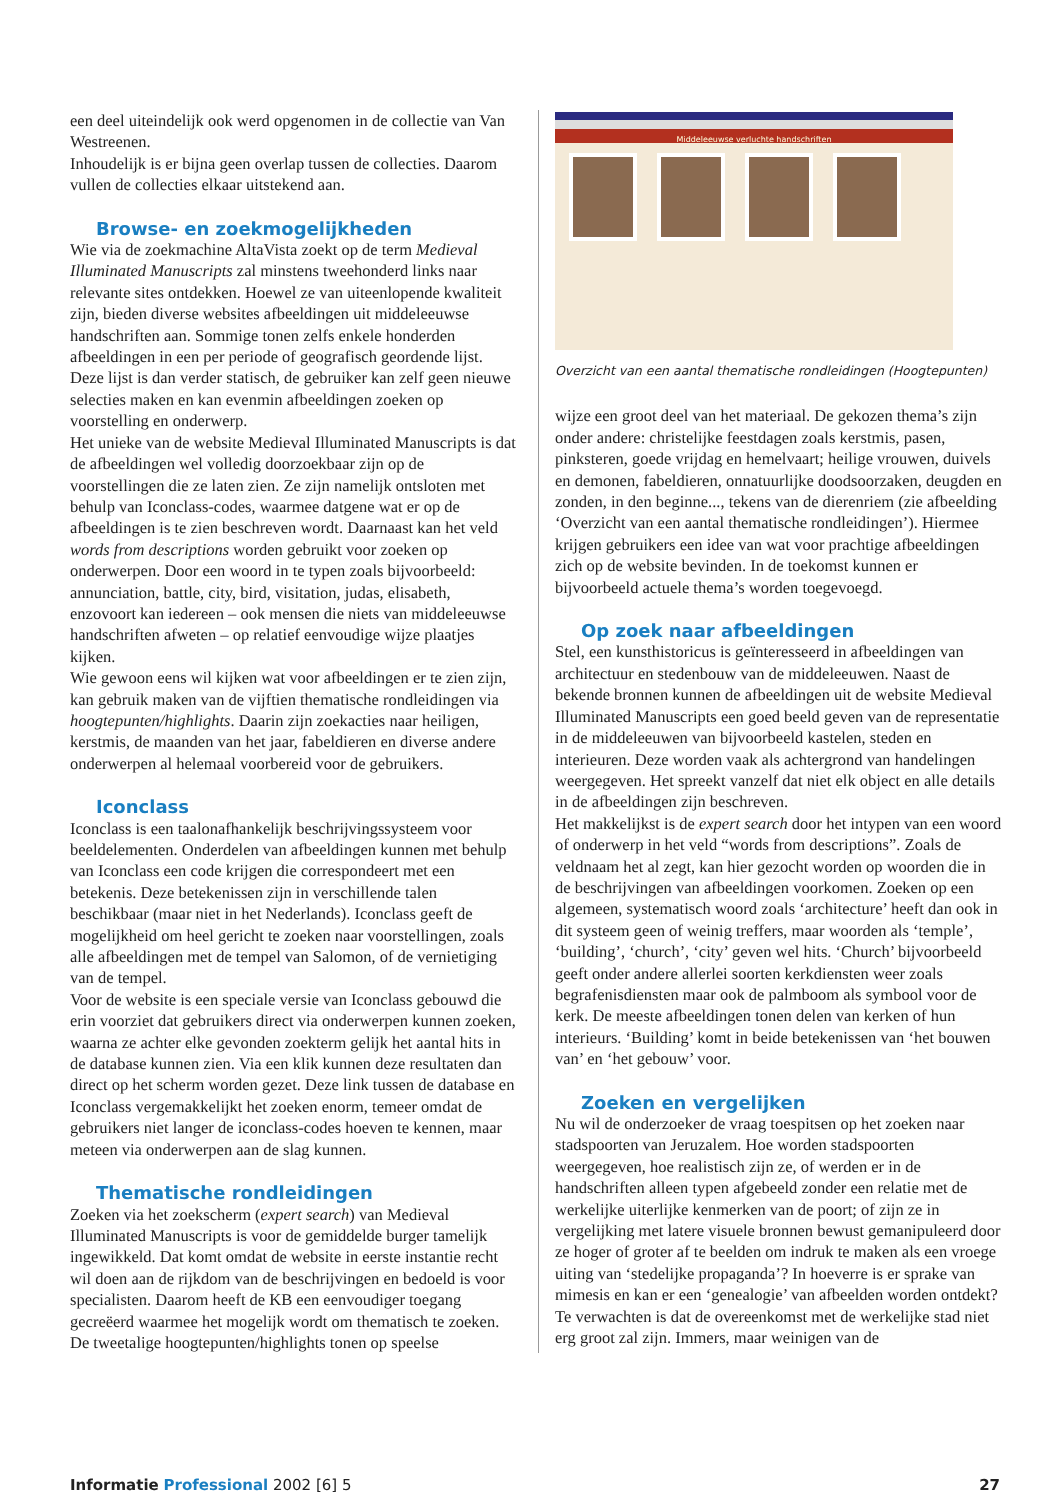een deel uiteindelijk ook werd opgenomen in de collectie van Van Westreenen.
Inhoudelijk is er bijna geen overlap tussen de collecties. Daarom vullen de collecties elkaar uitstekend aan.
Browse- en zoekmogelijkheden
Wie via de zoekmachine AltaVista zoekt op de term Medieval Illuminated Manuscripts zal minstens tweehonderd links naar relevante sites ontdekken. Hoewel ze van uiteenlopende kwaliteit zijn, bieden diverse websites afbeeldingen uit middeleeuwse handschriften aan. Sommige tonen zelfs enkele honderden afbeeldingen in een per periode of geografisch geordende lijst. Deze lijst is dan verder statisch, de gebruiker kan zelf geen nieuwe selecties maken en kan evenmin afbeeldingen zoeken op voorstelling en onderwerp.
Het unieke van de website Medieval Illuminated Manuscripts is dat de afbeeldingen wel volledig doorzoekbaar zijn op de voorstellingen die ze laten zien. Ze zijn namelijk ontsloten met behulp van Iconclass-codes, waarmee datgene wat er op de afbeeldingen is te zien beschreven wordt. Daarnaast kan het veld words from descriptions worden gebruikt voor zoeken op onderwerpen. Door een woord in te typen zoals bijvoorbeeld: annunciation, battle, city, bird, visitation, judas, elisabeth, enzovoort kan iedereen – ook mensen die niets van middeleeuwse handschriften afweten – op relatief eenvoudige wijze plaatjes kijken.
Wie gewoon eens wil kijken wat voor afbeeldingen er te zien zijn, kan gebruik maken van de vijftien thematische rondleidingen via hoogtepunten/highlights. Daarin zijn zoekacties naar heiligen, kerstmis, de maanden van het jaar, fabeldieren en diverse andere onderwerpen al helemaal voorbereid voor de gebruikers.
Iconclass
Iconclass is een taalonafhankelijk beschrijvingssysteem voor beeldelementen. Onderdelen van afbeeldingen kunnen met behulp van Iconclass een code krijgen die correspondeert met een betekenis. Deze betekenissen zijn in verschillende talen beschikbaar (maar niet in het Nederlands). Iconclass geeft de mogelijkheid om heel gericht te zoeken naar voorstellingen, zoals alle afbeeldingen met de tempel van Salomon, of de vernietiging van de tempel.
Voor de website is een speciale versie van Iconclass gebouwd die erin voorziet dat gebruikers direct via onderwerpen kunnen zoeken, waarna ze achter elke gevonden zoekterm gelijk het aantal hits in de database kunnen zien. Via een klik kunnen deze resultaten dan direct op het scherm worden gezet. Deze link tussen de database en Iconclass vergemakkelijkt het zoeken enorm, temeer omdat de gebruikers niet langer de iconclass-codes hoeven te kennen, maar meteen via onderwerpen aan de slag kunnen.
Thematische rondleidingen
Zoeken via het zoekscherm (expert search) van Medieval Illuminated Manuscripts is voor de gemiddelde burger tamelijk ingewikkeld. Dat komt omdat de website in eerste instantie recht wil doen aan de rijkdom van de beschrijvingen en bedoeld is voor specialisten. Daarom heeft de KB een eenvoudiger toegang gecreëerd waarmee het mogelijk wordt om thematisch te zoeken.
De tweetalige hoogtepunten/highlights tonen op speelse
Middeleeuwse verluchte handschriften
Overzicht van een aantal thematische rondleidingen (Hoogtepunten)
wijze een groot deel van het materiaal. De gekozen thema’s zijn onder andere: christelijke feestdagen zoals kerstmis, pasen, pinksteren, goede vrijdag en hemelvaart; heilige vrouwen, duivels en demonen, fabeldieren, onnatuurlijke doodsoorzaken, deugden en zonden, in den beginne..., tekens van de dierenriem (zie afbeelding ‘Overzicht van een aantal thematische rondleidingen’). Hiermee krijgen gebruikers een idee van wat voor prachtige afbeeldingen zich op de website bevinden. In de toekomst kunnen er bijvoorbeeld actuele thema’s worden toegevoegd.
Op zoek naar afbeeldingen
Stel, een kunsthistoricus is geïnteresseerd in afbeeldingen van architectuur en stedenbouw van de middeleeuwen. Naast de bekende bronnen kunnen de afbeeldingen uit de website Medieval Illuminated Manuscripts een goed beeld geven van de representatie in de middeleeuwen van bijvoorbeeld kastelen, steden en interieuren. Deze worden vaak als achtergrond van handelingen weergegeven. Het spreekt vanzelf dat niet elk object en alle details in de afbeeldingen zijn beschreven.
Het makkelijkst is de expert search door het intypen van een woord of onderwerp in het veld “words from descriptions”. Zoals de veldnaam het al zegt, kan hier gezocht worden op woorden die in de beschrijvingen van afbeeldingen voorkomen. Zoeken op een algemeen, systematisch woord zoals ‘architecture’ heeft dan ook in dit systeem geen of weinig treffers, maar woorden als ‘temple’, ‘building’, ‘church’, ‘city’ geven wel hits. ‘Church’ bijvoorbeeld geeft onder andere allerlei soorten kerkdiensten weer zoals begrafenisdiensten maar ook de palmboom als symbool voor de kerk. De meeste afbeeldingen tonen delen van kerken of hun interieurs. ‘Building’ komt in beide betekenissen van ‘het bouwen van’ en ‘het gebouw’ voor.
Zoeken en vergelijken
Nu wil de onderzoeker de vraag toespitsen op het zoeken naar stadspoorten van Jeruzalem. Hoe worden stadspoorten weergegeven, hoe realistisch zijn ze, of werden er in de handschriften alleen typen afgebeeld zonder een relatie met de werkelijke uiterlijke kenmerken van de poort; of zijn ze in vergelijking met latere visuele bronnen bewust gemanipuleerd door ze hoger of groter af te beelden om indruk te maken als een vroege uiting van ‘stedelijke propaganda’? In hoeverre is er sprake van mimesis en kan er een ‘genealogie’ van afbeelden worden ontdekt?
Te verwachten is dat de overeenkomst met de werkelijke stad niet erg groot zal zijn. Immers, maar weinigen van de
Informatie Professional 2002 [6] 5 27